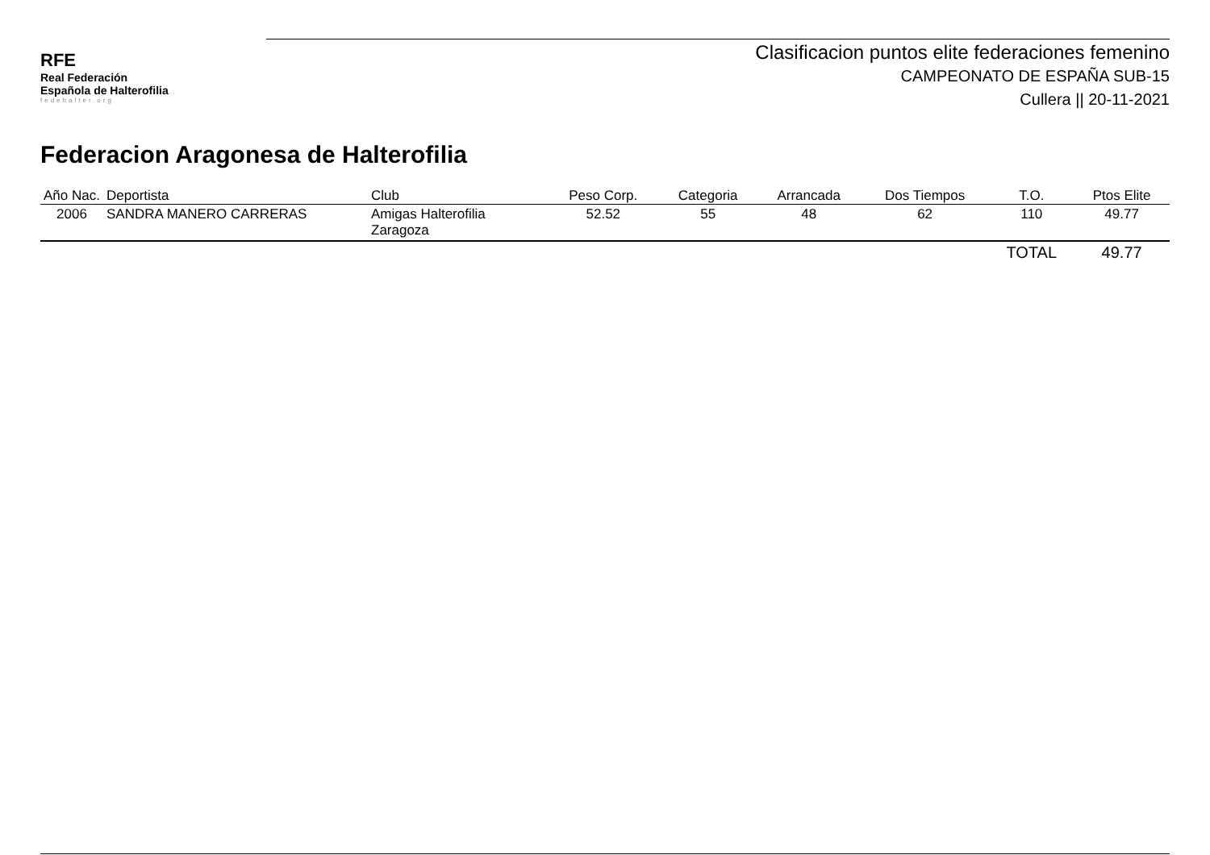RFE
Real Federación
Española de Halterofilia
fedehalter.org
Clasificacion puntos elite federaciones femenino
CAMPEONATO DE ESPAÑA SUB-15
Cullera || 20-11-2021
Federacion Aragonesa de Halterofilia
| Año Nac. | Deportista | Club | Peso Corp. | Categoria | Arrancada | Dos Tiempos | T.O. | Ptos Elite |
| --- | --- | --- | --- | --- | --- | --- | --- | --- |
| 2006 | SANDRA MANERO CARRERAS | Amigas Halterofilia Zaragoza | 52.52 | 55 | 48 | 62 | 110 | 49.77 |
| | | | | | | | TOTAL | 49.77 |